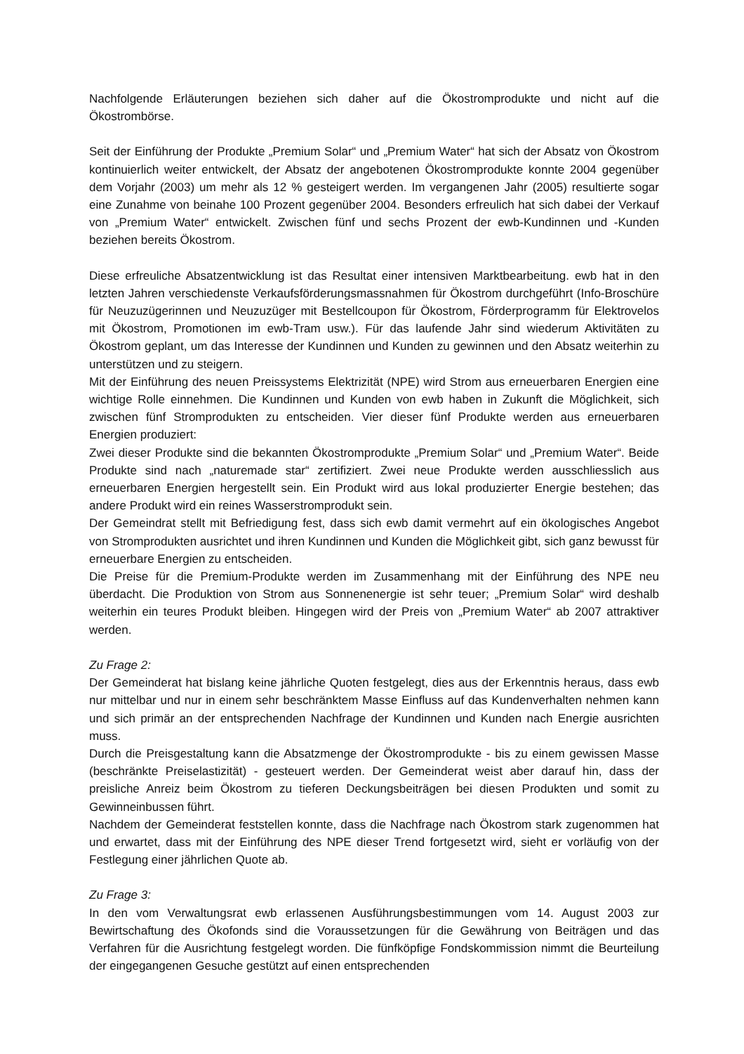Nachfolgende Erläuterungen beziehen sich daher auf die Ökostromprodukte und nicht auf die Ökostrombörse.
Seit der Einführung der Produkte „Premium Solar“ und „Premium Water“ hat sich der Absatz von Ökostrom kontinuierlich weiter entwickelt, der Absatz der angebotenen Ökostromprodukte konnte 2004 gegenüber dem Vorjahr (2003) um mehr als 12 % gesteigert werden. Im vergangenen Jahr (2005) resultierte sogar eine Zunahme von beinahe 100 Prozent gegenüber 2004. Besonders erfreulich hat sich dabei der Verkauf von „Premium Water“ entwickelt. Zwischen fünf und sechs Prozent der ewb-Kundinnen und -Kunden beziehen bereits Ökostrom.
Diese erfreuliche Absatzentwicklung ist das Resultat einer intensiven Marktbearbeitung. ewb hat in den letzten Jahren verschiedenste Verkaufsförderungsmassnahmen für Ökostrom durchgeführt (Info-Broschüre für Neuzuzügerinnen und Neuzuzüger mit Bestellcoupon für Ökostrom, Förderprogramm für Elektrovelos mit Ökostrom, Promotionen im ewb-Tram usw.). Für das laufende Jahr sind wiederum Aktivitäten zu Ökostrom geplant, um das Interesse der Kundinnen und Kunden zu gewinnen und den Absatz weiterhin zu unterstützen und zu steigern.
Mit der Einführung des neuen Preissystems Elektrizität (NPE) wird Strom aus erneuerbaren Energien eine wichtige Rolle einnehmen. Die Kundinnen und Kunden von ewb haben in Zukunft die Möglichkeit, sich zwischen fünf Stromprodukten zu entscheiden. Vier dieser fünf Produkte werden aus erneuerbaren Energien produziert:
Zwei dieser Produkte sind die bekannten Ökostromprodukte „Premium Solar“ und „Premium Water“. Beide Produkte sind nach „naturemade star“ zertifiziert. Zwei neue Produkte werden ausschliesslich aus erneuerbaren Energien hergestellt sein. Ein Produkt wird aus lokal produzierter Energie bestehen; das andere Produkt wird ein reines Wasserstromprodukt sein.
Der Gemeindrat stellt mit Befriedigung fest, dass sich ewb damit vermehrt auf ein ökologisches Angebot von Stromprodukten ausrichtet und ihren Kundinnen und Kunden die Möglichkeit gibt, sich ganz bewusst für erneuerbare Energien zu entscheiden.
Die Preise für die Premium-Produkte werden im Zusammenhang mit der Einführung des NPE neu überdacht. Die Produktion von Strom aus Sonnenenergie ist sehr teuer; „Premium Solar“ wird deshalb weiterhin ein teures Produkt bleiben. Hingegen wird der Preis von „Premium Water“ ab 2007 attraktiver werden.
Zu Frage 2:
Der Gemeinderat hat bislang keine jährliche Quoten festgelegt, dies aus der Erkenntnis heraus, dass ewb nur mittelbar und nur in einem sehr beschränktem Masse Einfluss auf das Kundenverhalten nehmen kann und sich primär an der entsprechenden Nachfrage der Kundinnen und Kunden nach Energie ausrichten muss.
Durch die Preisgestaltung kann die Absatzmenge der Ökostromprodukte - bis zu einem gewissen Masse (beschränkte Preiselastizität) - gesteuert werden. Der Gemeinderat weist aber darauf hin, dass der preisliche Anreiz beim Ökostrom zu tieferen Deckungsbeiträgen bei diesen Produkten und somit zu Gewinneinbussen führt.
Nachdem der Gemeinderat feststellen konnte, dass die Nachfrage nach Ökostrom stark zugenommen hat und erwartet, dass mit der Einführung des NPE dieser Trend fortgesetzt wird, sieht er vorläufig von der Festlegung einer jährlichen Quote ab.
Zu Frage 3:
In den vom Verwaltungsrat ewb erlassenen Ausführungsbestimmungen vom 14. August 2003 zur Bewirtschaftung des Ökofonds sind die Voraussetzungen für die Gewährung von Beiträgen und das Verfahren für die Ausrichtung festgelegt worden. Die fünfköpfige Fondskommission nimmt die Beurteilung der eingegangenen Gesuche gestützt auf einen entsprechenden